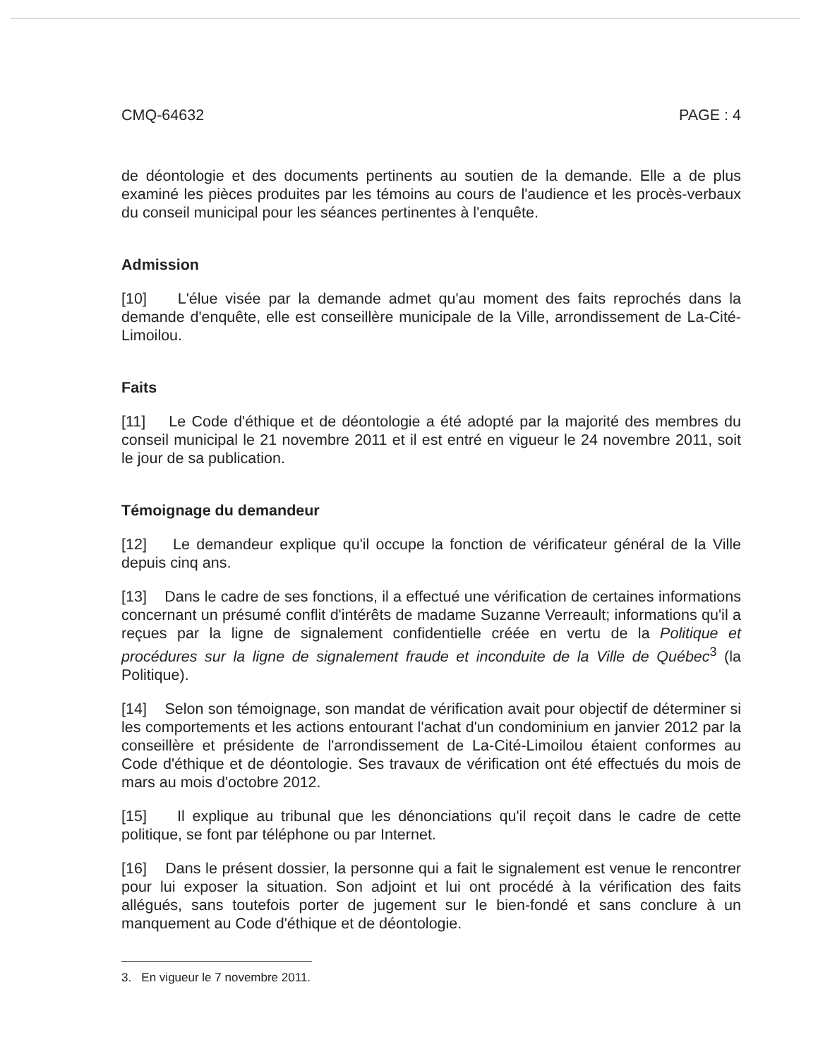CMQ-64632 PAGE : 4
de déontologie et des documents pertinents au soutien de la demande. Elle a de plus examiné les pièces produites par les témoins au cours de l'audience et les procès-verbaux du conseil municipal pour les séances pertinentes à l'enquête.
Admission
[10] L'élue visée par la demande admet qu'au moment des faits reprochés dans la demande d'enquête, elle est conseillère municipale de la Ville, arrondissement de La-Cité-Limoilou.
Faits
[11] Le Code d'éthique et de déontologie a été adopté par la majorité des membres du conseil municipal le 21 novembre 2011 et il est entré en vigueur le 24 novembre 2011, soit le jour de sa publication.
Témoignage du demandeur
[12] Le demandeur explique qu'il occupe la fonction de vérificateur général de la Ville depuis cinq ans.
[13] Dans le cadre de ses fonctions, il a effectué une vérification de certaines informations concernant un présumé conflit d'intérêts de madame Suzanne Verreault; informations qu'il a reçues par la ligne de signalement confidentielle créée en vertu de la Politique et procédures sur la ligne de signalement fraude et inconduite de la Ville de Québec<sup>3</sup> (la Politique).
[14] Selon son témoignage, son mandat de vérification avait pour objectif de déterminer si les comportements et les actions entourant l'achat d'un condominium en janvier 2012 par la conseillère et présidente de l'arrondissement de La-Cité-Limoilou étaient conformes au Code d'éthique et de déontologie. Ses travaux de vérification ont été effectués du mois de mars au mois d'octobre 2012.
[15] Il explique au tribunal que les dénonciations qu'il reçoit dans le cadre de cette politique, se font par téléphone ou par Internet.
[16] Dans le présent dossier, la personne qui a fait le signalement est venue le rencontrer pour lui exposer la situation. Son adjoint et lui ont procédé à la vérification des faits allégués, sans toutefois porter de jugement sur le bien-fondé et sans conclure à un manquement au Code d'éthique et de déontologie.
3. En vigueur le 7 novembre 2011.